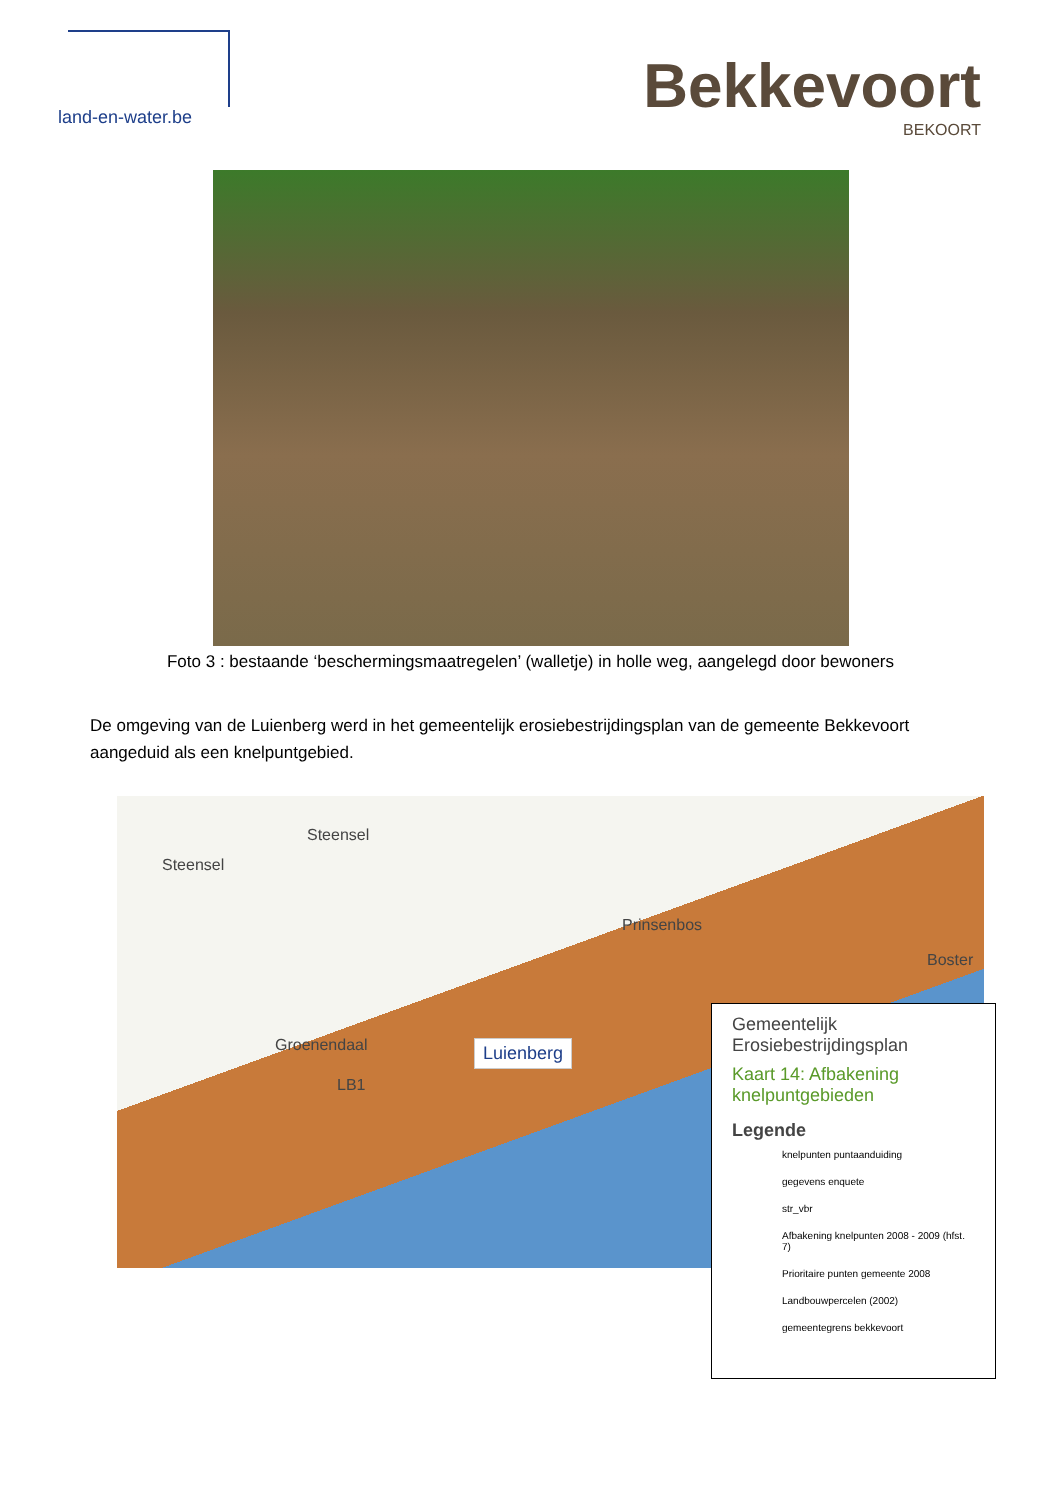land-en-water.be
Bekkevoort
BEKOORT
Foto 3 : bestaande ‘beschermingsmaatregelen’ (walletje) in holle weg, aangelegd door bewoners
De omgeving van de Luienberg werd in het gemeentelijk erosiebestrijdingsplan van de gemeente Bekkevoort aangeduid als een knelpuntgebied.
Steensel
Steensel
Prinsenbos
Boster
Groenendaal
LB1
Luienberg
Gemeentelijk
Erosiebestrijdingsplan
Kaart 14: Afbakening
knelpuntgebieden
Legende
knelpunten puntaanduiding
gegevens enquete
str_vbr
Afbakening knelpunten 2008 - 2009 (hfst. 7)
Prioritaire punten gemeente 2008
Landbouwpercelen (2002)
gemeentegrens bekkevoort